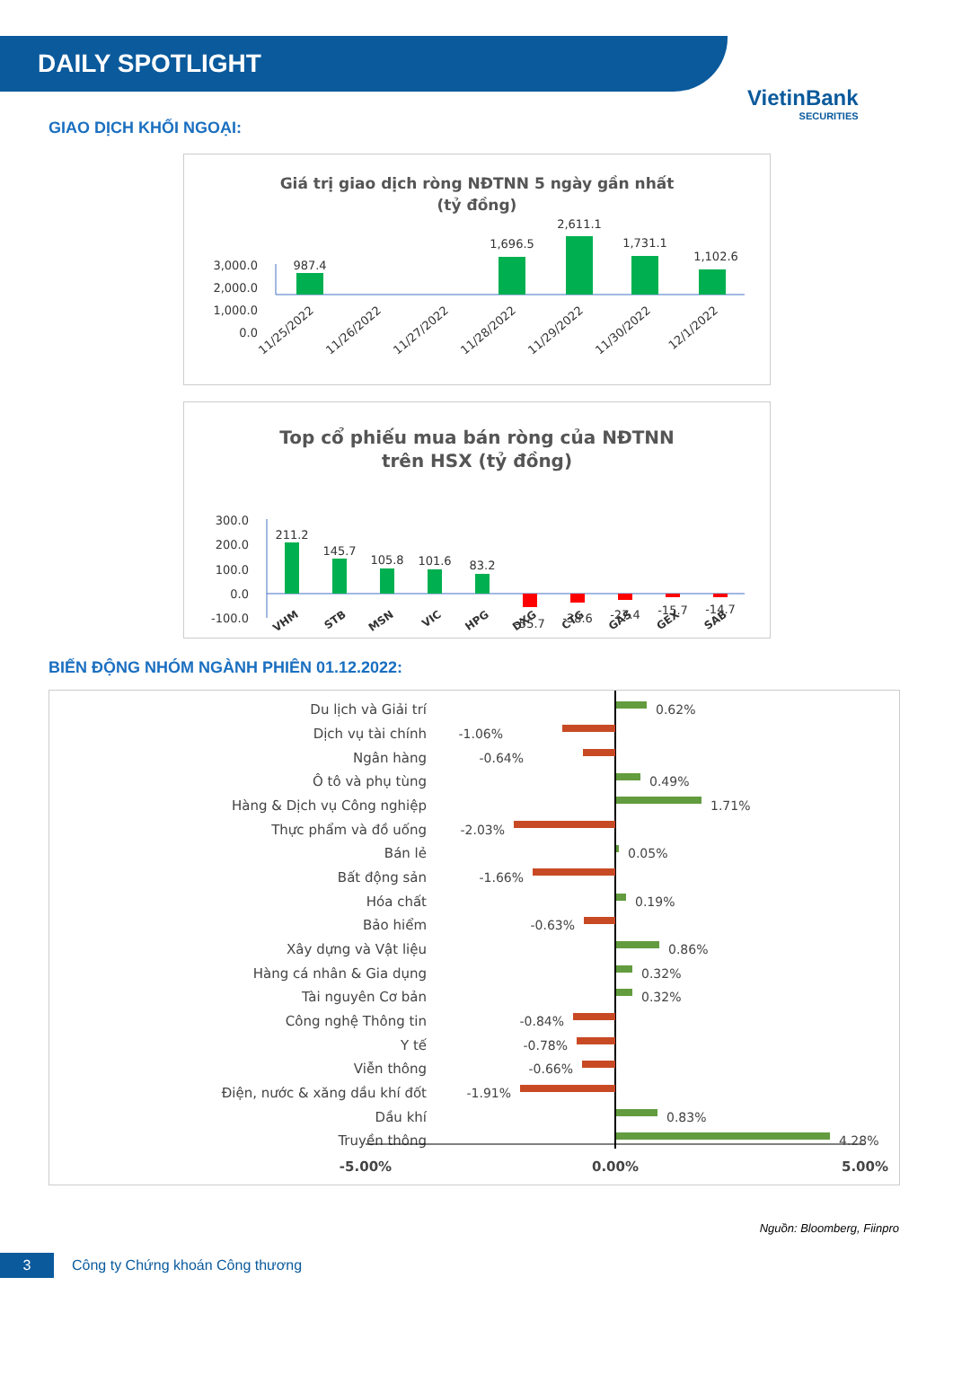DAILY SPOTLIGHT
VietinBank
SECURITIES
GIAO DỊCH KHỐI NGOẠI:
Giá trị giao dịch ròng NĐTNN 5 ngày gần nhất
(tỷ đồng)
3,000.0
2,000.0
1,000.0
0.0
987.4
1,696.5
2,611.1
1,731.1
1,102.6
11/25/2022
11/26/2022
11/27/2022
11/28/2022
11/29/2022
11/30/2022
12/1/2022
Top cổ phiếu mua bán ròng của NĐTNN
trên HSX (tỷ đồng)
300.0
200.0
100.0
0.0
-100.0
211.2
145.7
105.8
101.6
83.2
-55.7
-38.6
-27.4
-15.7
-14.7
VHM
STB
MSN
VIC
HPG
DXG
CTG
GAS
GEX
SAB
BIẾN ĐỘNG NHÓM NGÀNH PHIÊN 01.12.2022:
Du lịch và Giải trí
Dịch vụ tài chính
Ngân hàng
Ô tô và phụ tùng
Hàng & Dịch vụ Công nghiệp
Thực phẩm và đồ uống
Bán lẻ
Bất động sản
Hóa chất
Bảo hiểm
Xây dựng và Vật liệu
Hàng cá nhân & Gia dụng
Tài nguyên Cơ bản
Công nghệ Thông tin
Y tế
Viễn thông
Điện, nước & xăng dầu khí đốt
Dầu khí
Truyền thông
0.62%
-1.06%
-0.64%
0.49%
1.71%
-2.03%
0.05%
-1.66%
0.19%
-0.63%
0.86%
0.32%
0.32%
-0.84%
-0.78%
-0.66%
-1.91%
0.83%
4.28%
-5.00%
0.00%
5.00%
Nguồn: Bloomberg, Fiinpro
3
Công ty Chứng khoán Công thương